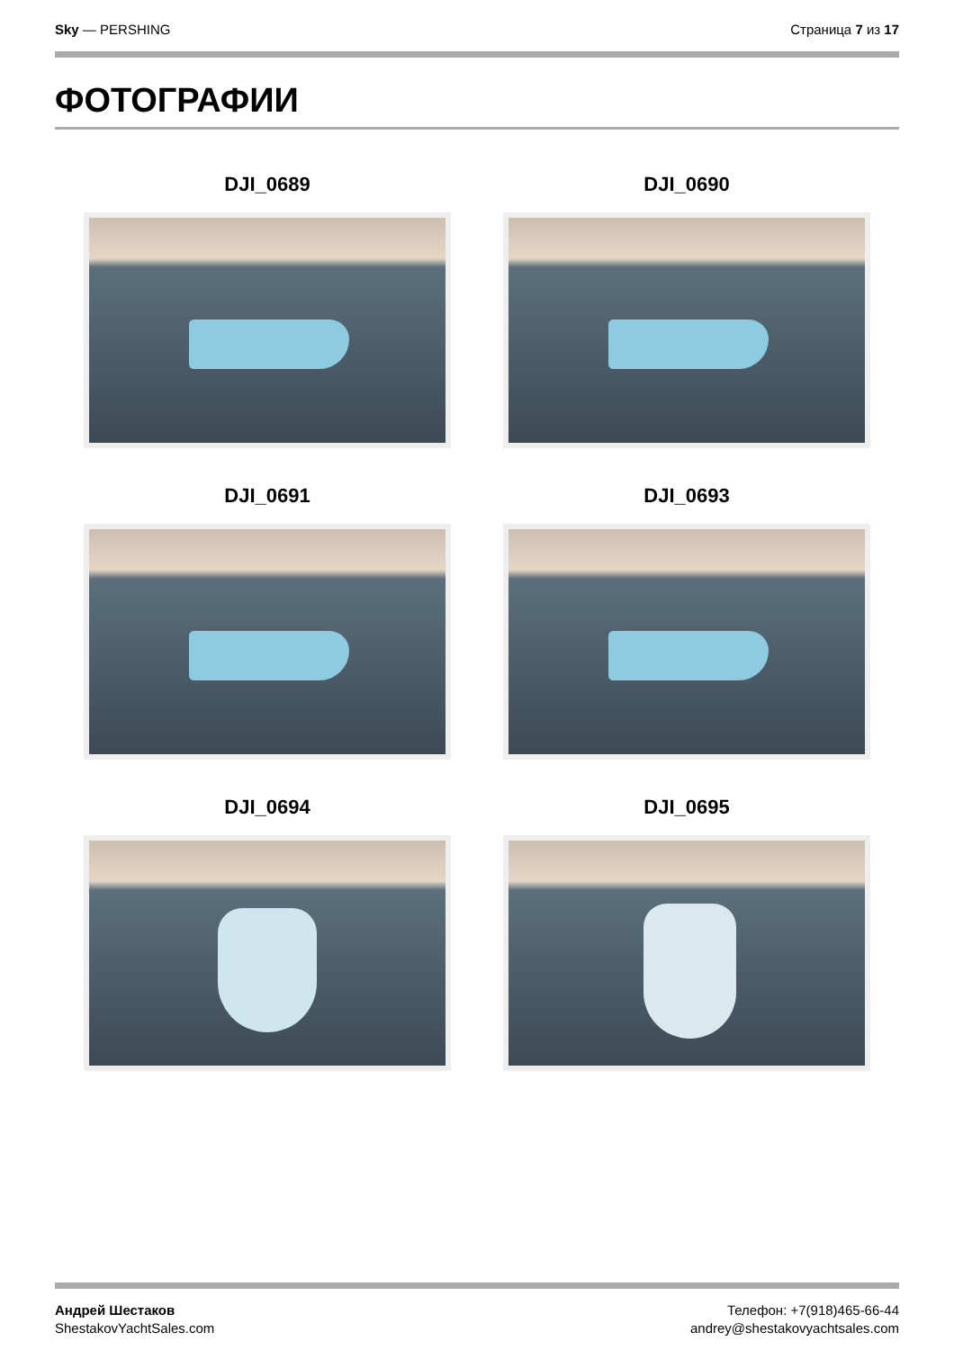Sky — PERSHING Страница 7 из 17
ФОТОГРАФИИ
DJI_0689
DJI_0690
DJI_0691
DJI_0693
DJI_0694
DJI_0695
Андрей Шестаков
ShestakovYachtSales.com
Телефон: +7(918)465-66-44
andrey@shestakovyachtsales.com